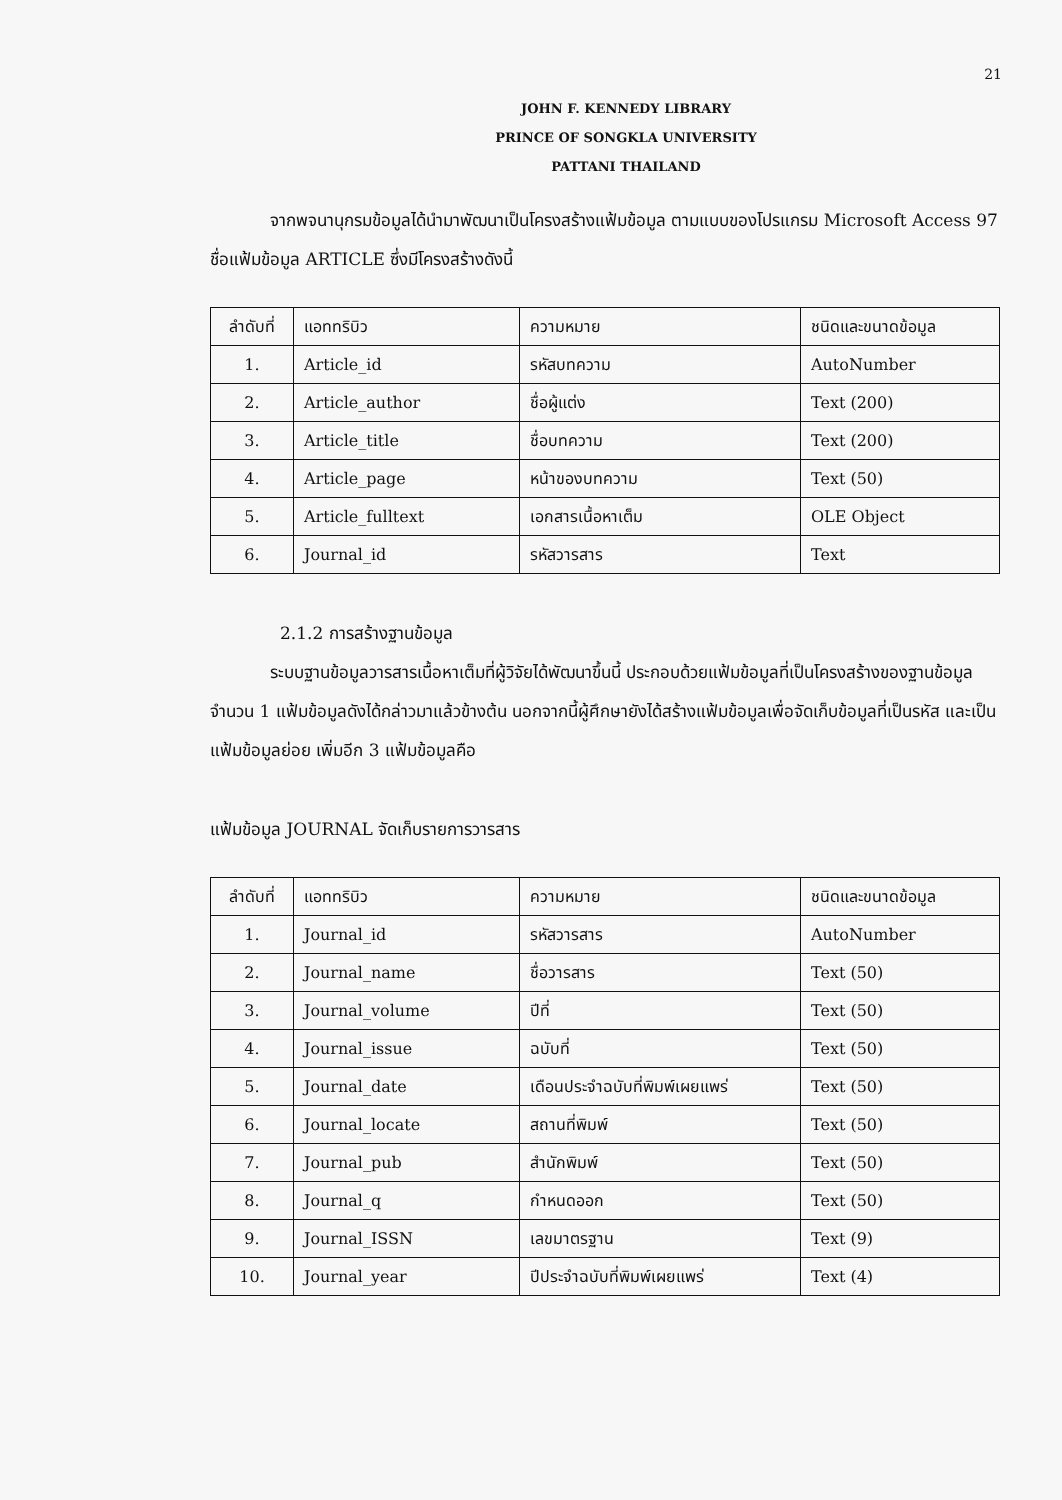21
JOHN F. KENNEDY LIBRARY
PRINCE OF SONGKLA UNIVERSITY
PATTANI THAILAND
จากพจนานุกรมข้อมูลได้นำมาพัฒนาเป็นโครงสร้างแฟ้มข้อมูล ตามแบบของโปรแกรม Microsoft Access 97 ชื่อแฟ้มข้อมูล ARTICLE ซึ่งมีโครงสร้างดังนี้
| ลำดับที่ | แอททริบิว | ความหมาย | ชนิดและขนาดข้อมูล |
| --- | --- | --- | --- |
| 1. | Article_id | รหัสบทความ | AutoNumber |
| 2. | Article_author | ชื่อผู้แต่ง | Text (200) |
| 3. | Article_title | ชื่อบทความ | Text (200) |
| 4. | Article_page | หน้าของบทความ | Text (50) |
| 5. | Article_fulltext | เอกสารเนื้อหาเต็ม | OLE Object |
| 6. | Journal_id | รหัสวารสาร | Text |
2.1.2 การสร้างฐานข้อมูล
ระบบฐานข้อมูลวารสารเนื้อหาเต็มที่ผู้วิจัยได้พัฒนาขึ้นนี้ ประกอบด้วยแฟ้มข้อมูลที่เป็นโครงสร้างของฐานข้อมูลจำนวน 1 แฟ้มข้อมูลดังได้กล่าวมาแล้วข้างต้น นอกจากนี้ผู้ศึกษายังได้สร้างแฟ้มข้อมูลเพื่อจัดเก็บข้อมูลที่เป็นรหัส และเป็นแฟ้มข้อมูลย่อย เพิ่มอีก 3 แฟ้มข้อมูลคือ
แฟ้มข้อมูล JOURNAL จัดเก็บรายการวารสาร
| ลำดับที่ | แอททริบิว | ความหมาย | ชนิดและขนาดข้อมูล |
| --- | --- | --- | --- |
| 1. | Journal_id | รหัสวารสาร | AutoNumber |
| 2. | Journal_name | ชื่อวารสาร | Text (50) |
| 3. | Journal_volume | ปีที่ | Text (50) |
| 4. | Journal_issue | ฉบับที่ | Text (50) |
| 5. | Journal_date | เดือนประจำฉบับที่พิมพ์เผยแพร่ | Text (50) |
| 6. | Journal_locate | สถานที่พิมพ์ | Text (50) |
| 7. | Journal_pub | สำนักพิมพ์ | Text (50) |
| 8. | Journal_q | กำหนดออก | Text (50) |
| 9. | Journal_ISSN | เลขมาตรฐาน | Text (9) |
| 10. | Journal_year | ปีประจำฉบับที่พิมพ์เผยแพร่ | Text (4) |